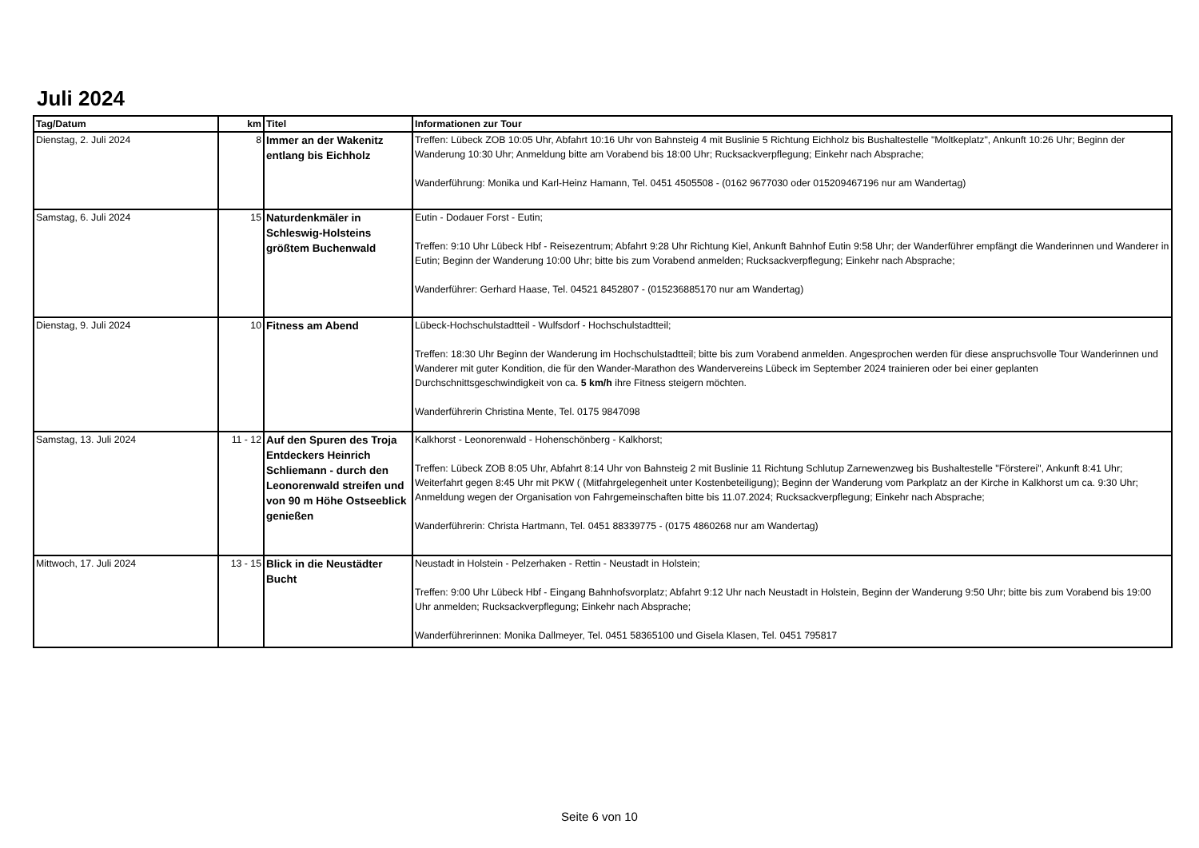Juli 2024
| Tag/Datum | km | Titel | Informationen zur Tour |
| --- | --- | --- | --- |
| Dienstag, 2. Juli 2024 | 8 | Immer an der Wakenitz entlang bis Eichholz | Treffen: Lübeck ZOB 10:05 Uhr, Abfahrt 10:16 Uhr von Bahnsteig 4 mit Buslinie 5 Richtung Eichholz bis Bushaltestelle "Moltkeplatz", Ankunft 10:26 Uhr; Beginn der Wanderung 10:30 Uhr; Anmeldung bitte am Vorabend bis 18:00 Uhr; Rucksackverpflegung; Einkehr nach Absprache; Wanderführung: Monika und Karl-Heinz Hamann, Tel. 0451 4505508 - (0162 9677030 oder 015209467196 nur am Wandertag) |
| Samstag, 6. Juli 2024 | 15 | Naturdenkmäler in Schleswig-Holsteins größtem Buchenwald | Eutin - Dodauer Forst - Eutin; Treffen: 9:10 Uhr Lübeck Hbf - Reisezentrum; Abfahrt 9:28 Uhr Richtung Kiel, Ankunft Bahnhof Eutin 9:58 Uhr; der Wanderführer empfängt die Wanderinnen und Wanderer in Eutin; Beginn der Wanderung 10:00 Uhr; bitte bis zum Vorabend anmelden; Rucksackverpflegung; Einkehr nach Absprache; Wanderführer: Gerhard Haase, Tel. 04521 8452807 - (015236885170 nur am Wandertag) |
| Dienstag, 9. Juli 2024 | 10 | Fitness am Abend | Lübeck-Hochschulstadtteil - Wulfsdorf - Hochschulstadtteil; Treffen: 18:30 Uhr Beginn der Wanderung im Hochschulstadtteil; bitte bis zum Vorabend anmelden. Angesprochen werden für diese anspruchsvolle Tour Wanderinnen und Wanderer mit guter Kondition, die für den Wander-Marathon des Wandervereins Lübeck im September 2024 trainieren oder bei einer geplanten Durchschnittsgeschwindigkeit von ca. 5 km/h ihre Fitness steigern möchten. Wanderführerin Christina Mente, Tel. 0175 9847098 |
| Samstag, 13. Juli 2024 | 11 - 12 | Auf den Spuren des Troja Entdeckers Heinrich Schliemann - durch den Leonorenwald streifen und von 90 m Höhe Ostseeblick genießen | Kalkhorst - Leonorenwald - Hohenschönberg - Kalkhorst; Treffen: Lübeck ZOB 8:05 Uhr, Abfahrt 8:14 Uhr von Bahnsteig 2 mit Buslinie 11 Richtung Schlutup Zarnewenzweg bis Bushaltestelle "Försterei", Ankunft 8:41 Uhr; Weiterfahrt gegen 8:45 Uhr mit PKW ( (Mitfahrgelegenheit unter Kostenbeteiligung); Beginn der Wanderung vom Parkplatz an der Kirche in Kalkhorst um ca. 9:30 Uhr; Anmeldung wegen der Organisation von Fahrgemeinschaften bitte bis 11.07.2024; Rucksackverpflegung; Einkehr nach Absprache; Wanderführerin: Christa Hartmann, Tel. 0451 88339775 - (0175 4860268 nur am Wandertag) |
| Mittwoch, 17. Juli 2024 | 13 - 15 | Blick in die Neustädter Bucht | Neustadt in Holstein - Pelzerhaken - Rettin - Neustadt in Holstein; Treffen: 9:00 Uhr Lübeck Hbf - Eingang Bahnhofsvorplatz; Abfahrt 9:12 Uhr nach Neustadt in Holstein, Beginn der Wanderung 9:50 Uhr; bitte bis zum Vorabend bis 19:00 Uhr anmelden; Rucksackverpflegung; Einkehr nach Absprache; Wanderführerinnen: Monika Dallmeyer, Tel. 0451 58365100 und Gisela Klasen, Tel. 0451 795817 |
Seite 6 von 10